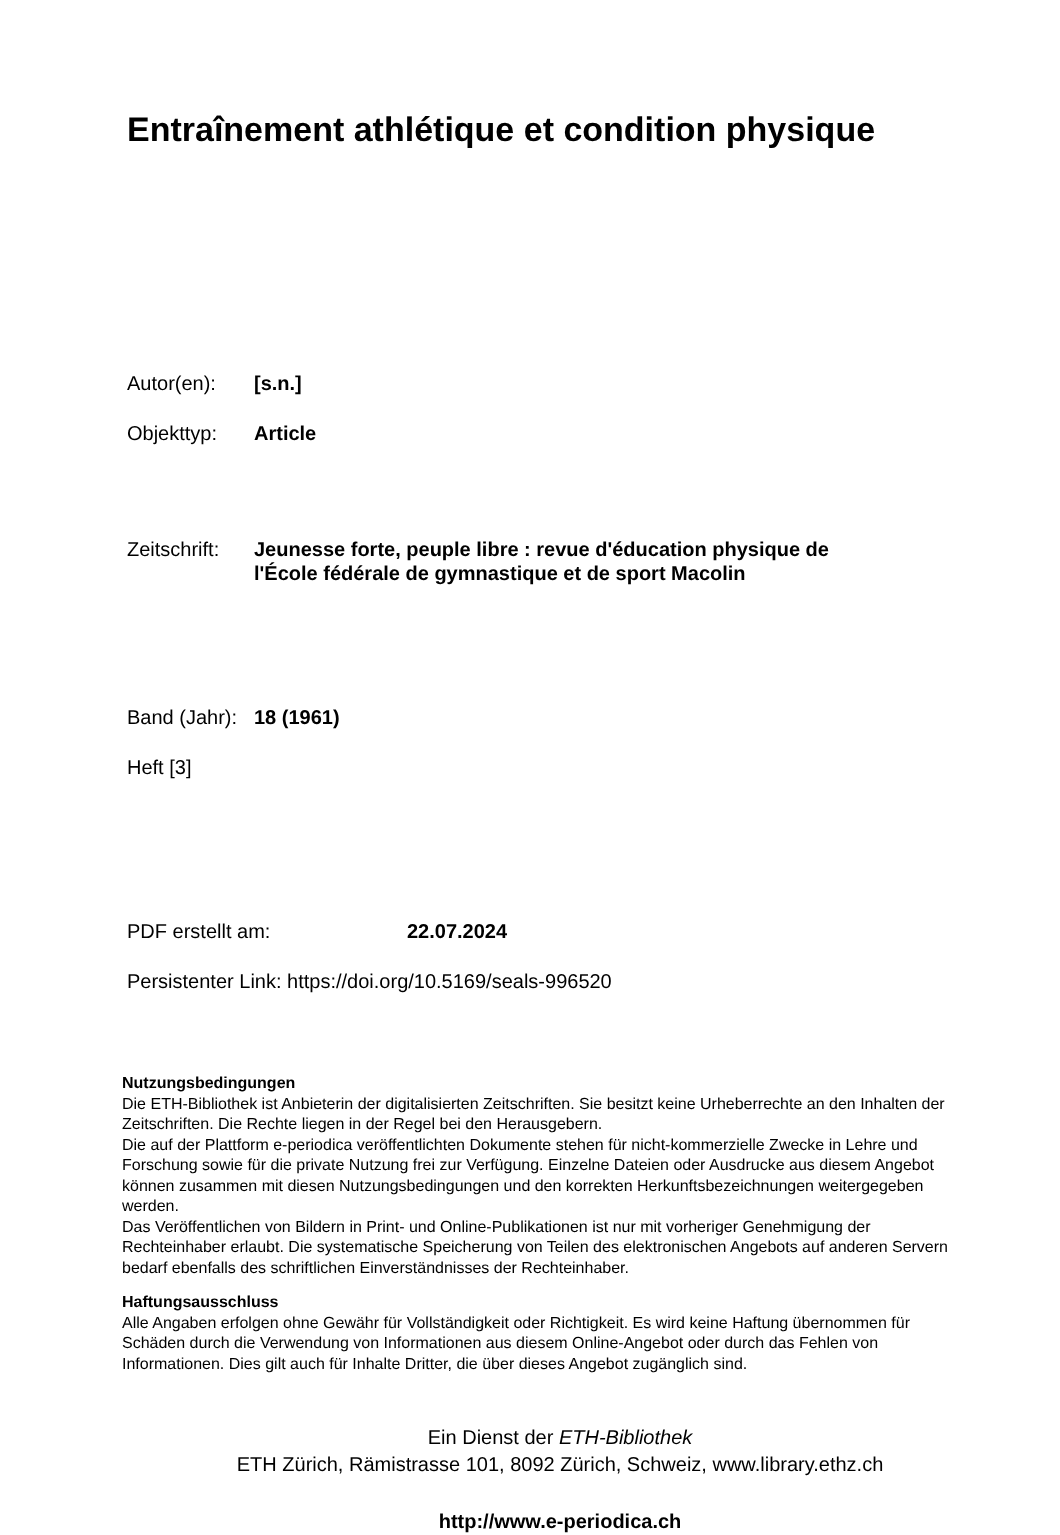Entraînement athlétique et condition physique
Autor(en): [s.n.]
Objekttyp: Article
Zeitschrift:
Jeunesse forte, peuple libre : revue d'éducation physique de
l'École fédérale de gymnastique et de sport Macolin
Band (Jahr):
18 (1961)
Heft [3]
PDF erstellt am: 22.07.2024
Persistenter Link: https://doi.org/10.5169/seals-996520
Nutzungsbedingungen
Die ETH-Bibliothek ist Anbieterin der digitalisierten Zeitschriften. Sie besitzt keine Urheberrechte an den Inhalten der Zeitschriften. Die Rechte liegen in der Regel bei den Herausgebern.
Die auf der Plattform e-periodica veröffentlichten Dokumente stehen für nicht-kommerzielle Zwecke in Lehre und Forschung sowie für die private Nutzung frei zur Verfügung. Einzelne Dateien oder Ausdrucke aus diesem Angebot können zusammen mit diesen Nutzungsbedingungen und den korrekten Herkunftsbezeichnungen weitergegeben werden.
Das Veröffentlichen von Bildern in Print- und Online-Publikationen ist nur mit vorheriger Genehmigung der Rechteinhaber erlaubt. Die systematische Speicherung von Teilen des elektronischen Angebots auf anderen Servern bedarf ebenfalls des schriftlichen Einverständnisses der Rechteinhaber.
Haftungsausschluss
Alle Angaben erfolgen ohne Gewähr für Vollständigkeit oder Richtigkeit. Es wird keine Haftung übernommen für Schäden durch die Verwendung von Informationen aus diesem Online-Angebot oder durch das Fehlen von Informationen. Dies gilt auch für Inhalte Dritter, die über dieses Angebot zugänglich sind.
Ein Dienst der ETH-Bibliothek
ETH Zürich, Rämistrasse 101, 8092 Zürich, Schweiz, www.library.ethz.ch
http://www.e-periodica.ch